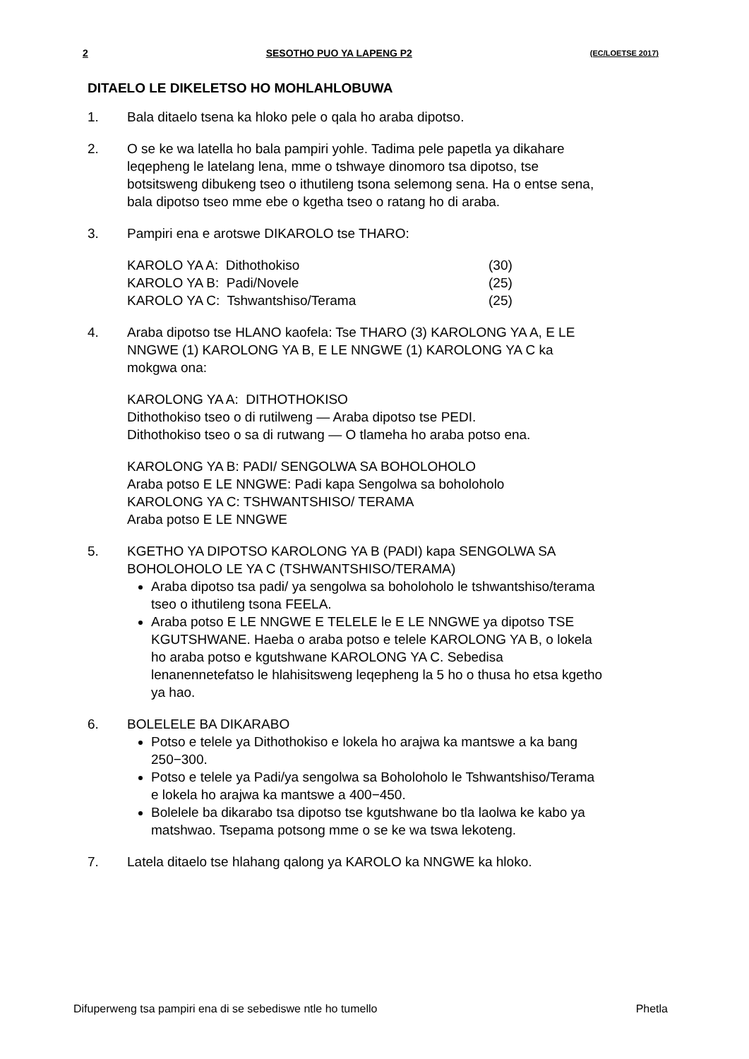2 SESOTHO PUO YA LAPENG P2 (EC/LOETSE 2017)
DITAELO LE DIKELETSO HO MOHLAHLOBUWA
1. Bala ditaelo tsena ka hloko pele o qala ho araba dipotso.
2. O se ke wa latella ho bala pampiri yohle. Tadima pele papetla ya dikahare leqepheng le latelang lena, mme o tshwaye dinomoro tsa dipotso, tse botsitsweng dibukeng tseo o ithutileng tsona selemong sena. Ha o entse sena, bala dipotso tseo mme ebe o kgetha tseo o ratang ho di araba.
3. Pampiri ena e arotswe DIKAROLO tse THARO:
| KAROLO YA A: Dithothokiso | (30) |
| KAROLO YA B: Padi/Novele | (25) |
| KAROLO YA C: Tshwantshiso/Terama | (25) |
4. Araba dipotso tse HLANO kaofela: Tse THARO (3) KAROLONG YA A, E LE NNGWE (1) KAROLONG YA B, E LE NNGWE (1) KAROLONG YA C ka mokgwa ona:
KAROLONG YA A: DITHOTHOKISO
Dithothokiso tseo o di rutilweng — Araba dipotso tse PEDI.
Dithothokiso tseo o sa di rutwang — O tlameha ho araba potso ena.
KAROLONG YA B: PADI/ SENGOLWA SA BOHOLOHOLO
Araba potso E LE NNGWE: Padi kapa Sengolwa sa boholoholo
KAROLONG YA C: TSHWANTSHISO/ TERAMA
Araba potso E LE NNGWE
5. KGETHO YA DIPOTSO KAROLONG YA B (PADI) kapa SENGOLWA SA BOHOLOHOLO LE YA C (TSHWANTSHISO/TERAMA)
Araba dipotso tsa padi/ ya sengolwa sa boholoholo le tshwantshiso/terama tseo o ithutileng tsona FEELA.
Araba potso E LE NNGWE E TELELE le E LE NNGWE ya dipotso TSE KGUTSHWANE. Haeba o araba potso e telele KAROLONG YA B, o lokela ho araba potso e kgutshwane KAROLONG YA C. Sebedisa lenanennetefatso le hlahisitsweng leqepheng la 5 ho o thusa ho etsa kgetho ya hao.
6. BOLELELE BA DIKARABO
Potso e telele ya Dithothokiso e lokela ho arajwa ka mantswe a ka bang 250−300.
Potso e telele ya Padi/ya sengolwa sa Boholoholo le Tshwantshiso/Terama e lokela ho arajwa ka mantswe a 400−450.
Bolelele ba dikarabo tsa dipotso tse kgutshwane bo tla laolwa ke kabo ya matshwao. Tsepama potsong mme o se ke wa tswa lekoteng.
7. Latela ditaelo tse hlahang qalong ya KAROLO ka NNGWE ka hloko.
Difuperweng tsa pampiri ena di se sebediswe ntle ho tumello Phetla